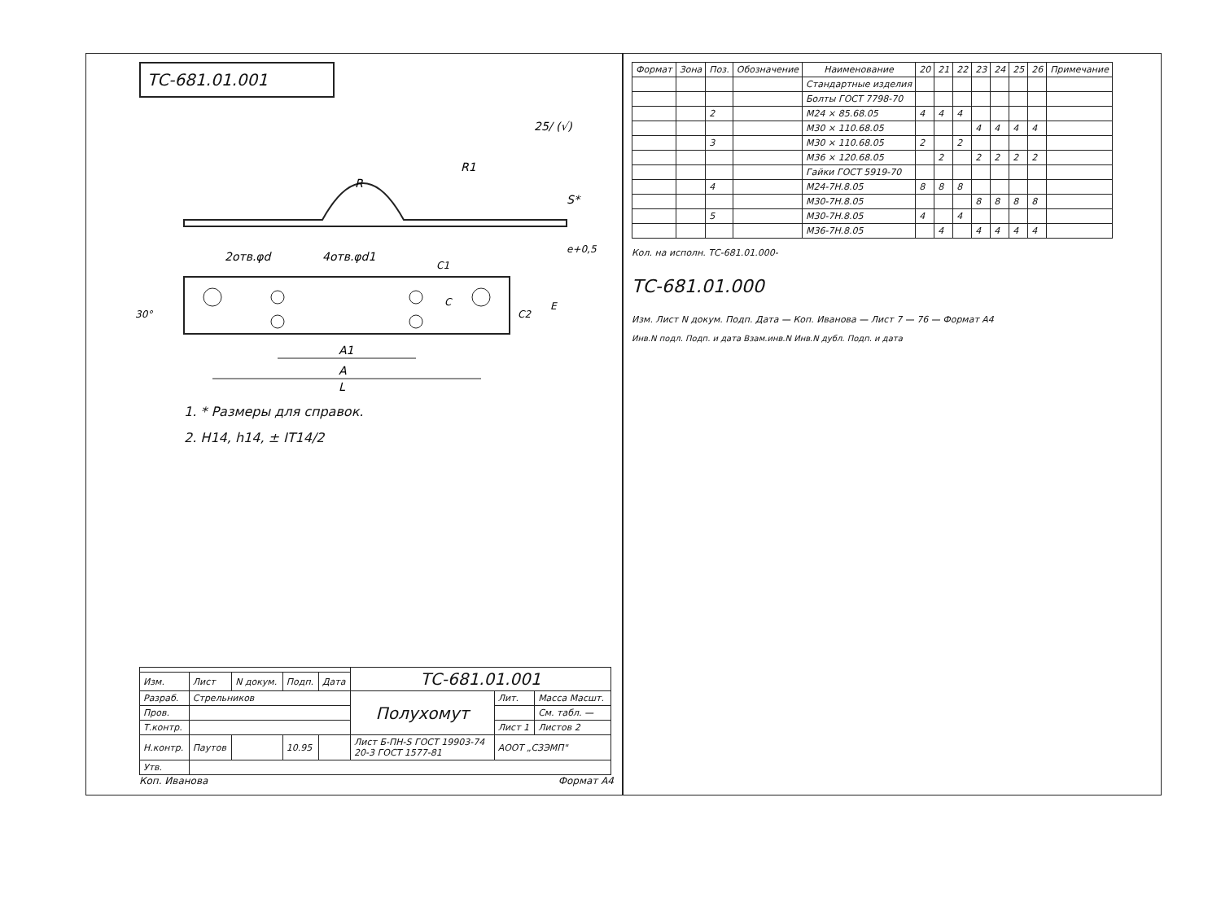ТС-681.01.001
25/ (√)
R
R1
S*
e+0,5
2отв.φd
4отв.φd1
30°
C
C2
E
C1
A1
A
L
1. * Размеры для справок.
2. H14, h14, ± IT14/2
| | | | | | ТС-681.01.001 | | |
| Изм. | Лист | N докум. | Подп. | Дата | | | |
| Разраб. | Стрельников | | | | Полухомут | Лит. | Масса Масшт. |
| Пров. | | | | | | | См. табл. — |
| Т.контр. | | | | | | Лист 1 | Листов 2 |
| Н.контр. | Паутов | | 10.95 | | Лист Б-ПН-S ГОСТ 19903-74 20-3 ГОСТ 1577-81 | АООТ „СЗЭМП" | |
| Утв. | | | | | | | |
Коп. Иванова Формат А4
| Формат | Зона | Поз. | Обозначение | Наименование | 20 | 21 | 22 | 23 | 24 | 25 | 26 | Примечание |
| --- | --- | --- | --- | --- | --- | --- | --- | --- | --- | --- | --- | --- |
| | | | | Стандартные изделия | | | | | | | | |
| | | | | Болты ГОСТ 7798-70 | | | | | | | | |
| | | 2 | | M24 × 85.68.05 | 4 | 4 | 4 | | | | | |
| | | | | M30 × 110.68.05 | | | | 4 | 4 | 4 | 4 | |
| | | 3 | | M30 × 110.68.05 | 2 | | 2 | | | | | |
| | | | | M36 × 120.68.05 | | 2 | | 2 | 2 | 2 | 2 | |
| | | | | Гайки ГОСТ 5919-70 | | | | | | | | |
| | | 4 | | M24-7H.8.05 | 8 | 8 | 8 | | | | | |
| | | | | M30-7H.8.05 | | | | 8 | 8 | 8 | 8 | |
| | | 5 | | M30-7H.8.05 | 4 | | 4 | | | | | |
| | | | | M36-7H.8.05 | | 4 | | 4 | 4 | 4 | 4 | |
Кол. на исполн. ТС-681.01.000-
ТС-681.01.000
Изм. Лист N докум. Подп. Дата — Коп. Иванова — Лист 7 — 76 — Формат А4
Инв.N подл. Подп. и дата Взам.инв.N Инв.N дубл. Подп. и дата